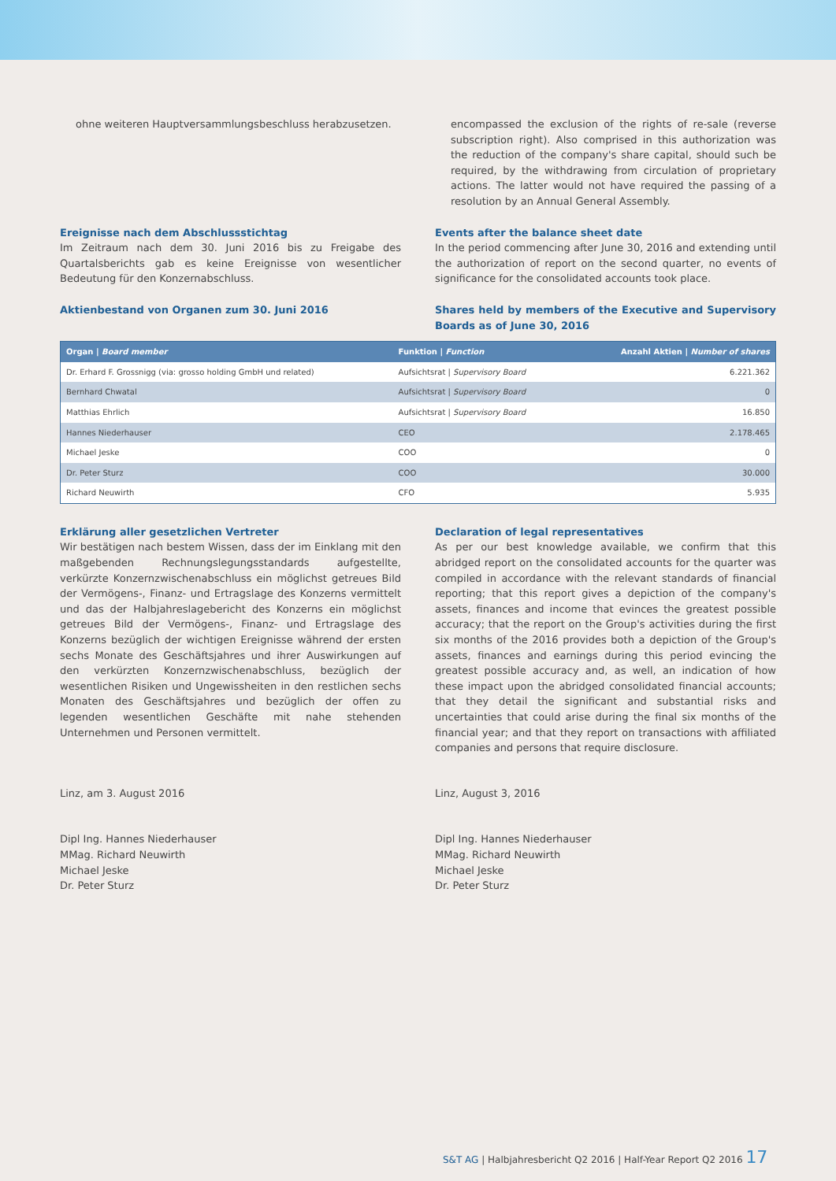ohne weiteren Hauptversammlungsbeschluss herabzusetzen.
encompassed the exclusion of the rights of re-sale (reverse subscription right). Also comprised in this authorization was the reduction of the company's share capital, should such be required, by the withdrawing from circulation of proprietary actions. The latter would not have required the passing of a resolution by an Annual General Assembly.
Ereignisse nach dem Abschlussstichtag
Im Zeitraum nach dem 30. Juni 2016 bis zu Freigabe des Quartalsberichts gab es keine Ereignisse von wesentlicher Bedeutung für den Konzernabschluss.
Events after the balance sheet date
In the period commencing after June 30, 2016 and extending until the authorization of report on the second quarter, no events of significance for the consolidated accounts took place.
Aktienbestand von Organen zum 30. Juni 2016
Shares held by members of the Executive and Supervisory Boards as of June 30, 2016
| Organ / Board member | Funktion / Function | Anzahl Aktien / Number of shares |
| --- | --- | --- |
| Dr. Erhard F. Grossnigg (via: grosso holding GmbH und related) | Aufsichtsrat / Supervisory Board | 6.221.362 |
| Bernhard Chwatal | Aufsichtsrat / Supervisory Board | 0 |
| Matthias Ehrlich | Aufsichtsrat / Supervisory Board | 16.850 |
| Hannes Niederhauser | CEO | 2.178.465 |
| Michael Jeske | COO | 0 |
| Dr. Peter Sturz | COO | 30.000 |
| Richard Neuwirth | CFO | 5.935 |
Erklärung aller gesetzlichen Vertreter
Wir bestätigen nach bestem Wissen, dass der im Einklang mit den maßgebenden Rechnungslegungsstandards aufgestellte, verkürzte Konzernzwischenabschluss ein möglichst getreues Bild der Vermögens-, Finanz- und Ertragslage des Konzerns vermittelt und das der Halbjahreslagebericht des Konzerns ein möglichst getreues Bild der Vermögens-, Finanz- und Ertragslage des Konzerns bezüglich der wichtigen Ereignisse während der ersten sechs Monate des Geschäftsjahres und ihrer Auswirkungen auf den verkürzten Konzernzwischenabschluss, bezüglich der wesentlichen Risiken und Ungewissheiten in den restlichen sechs Monaten des Geschäftsjahres und bezüglich der offen zu legenden wesentlichen Geschäfte mit nahe stehenden Unternehmen und Personen vermittelt.
Declaration of legal representatives
As per our best knowledge available, we confirm that this abridged report on the consolidated accounts for the quarter was compiled in accordance with the relevant standards of financial reporting; that this report gives a depiction of the company's assets, finances and income that evinces the greatest possible accuracy; that the report on the Group's activities during the first six months of the 2016 provides both a depiction of the Group's assets, finances and earnings during this period evincing the greatest possible accuracy and, as well, an indication of how these impact upon the abridged consolidated financial accounts; that they detail the significant and substantial risks and uncertainties that could arise during the final six months of the financial year; and that they report on transactions with affiliated companies and persons that require disclosure.
Linz, am 3. August 2016 Linz, August 3, 2016
Dipl Ing. Hannes Niederhauser
MMag. Richard Neuwirth
Michael Jeske
Dr. Peter Sturz
Dipl Ing. Hannes Niederhauser
MMag. Richard Neuwirth
Michael Jeske
Dr. Peter Sturz
S&T AG | Halbjahresbericht Q2 2016 | Half-Year Report Q2 2016 17